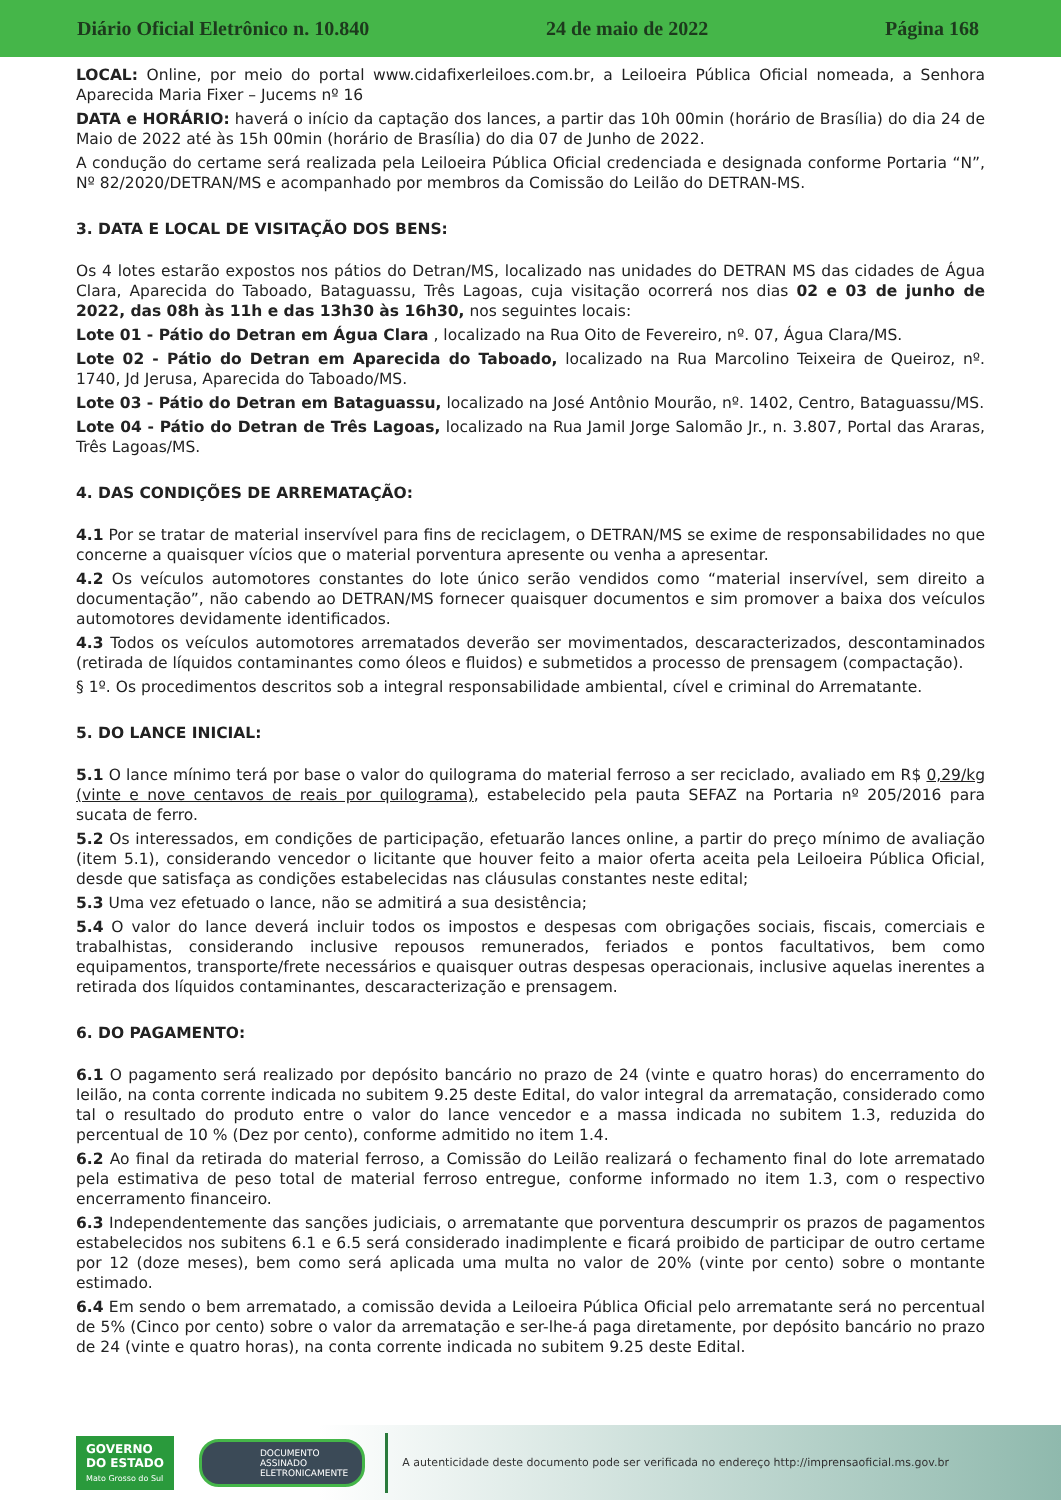Diário Oficial Eletrônico n. 10.840 24 de maio de 2022 Página 168
LOCAL: Online, por meio do portal www.cidafixerleiloes.com.br, a Leiloeira Pública Oficial nomeada, a Senhora Aparecida Maria Fixer – Jucems nº 16
DATA e HORÁRIO: haverá o início da captação dos lances, a partir das 10h 00min (horário de Brasília) do dia 24 de Maio de 2022 até às 15h 00min (horário de Brasília) do dia 07 de Junho de 2022.
A condução do certame será realizada pela Leiloeira Pública Oficial credenciada e designada conforme Portaria “N”, Nº 82/2020/DETRAN/MS e acompanhado por membros da Comissão do Leilão do DETRAN-MS.
3. DATA E LOCAL DE VISITAÇÃO DOS BENS:
Os 4 lotes estarão expostos nos pátios do Detran/MS, localizado nas unidades do DETRAN MS das cidades de Água Clara, Aparecida do Taboado, Bataguassu, Três Lagoas, cuja visitação ocorrerá nos dias 02 e 03 de junho de 2022, das 08h às 11h e das 13h30 às 16h30, nos seguintes locais:
Lote 01 - Pátio do Detran em Água Clara , localizado na Rua Oito de Fevereiro, nº. 07, Água Clara/MS.
Lote 02 - Pátio do Detran em Aparecida do Taboado, localizado na Rua Marcolino Teixeira de Queiroz, nº. 1740, Jd Jerusa, Aparecida do Taboado/MS.
Lote 03 - Pátio do Detran em Bataguassu, localizado na José Antônio Mourão, nº. 1402, Centro, Bataguassu/MS.
Lote 04 - Pátio do Detran de Três Lagoas, localizado na Rua Jamil Jorge Salomão Jr., n. 3.807, Portal das Araras, Três Lagoas/MS.
4. DAS CONDIÇÕES DE ARREMATAÇÃO:
4.1 Por se tratar de material inservível para fins de reciclagem, o DETRAN/MS se exime de responsabilidades no que concerne a quaisquer vícios que o material porventura apresente ou venha a apresentar.
4.2 Os veículos automotores constantes do lote único serão vendidos como “material inservível, sem direito a documentação”, não cabendo ao DETRAN/MS fornecer quaisquer documentos e sim promover a baixa dos veículos automotores devidamente identificados.
4.3 Todos os veículos automotores arrematados deverão ser movimentados, descaracterizados, descontaminados (retirada de líquidos contaminantes como óleos e fluidos) e submetidos a processo de prensagem (compactação).
§ 1º. Os procedimentos descritos sob a integral responsabilidade ambiental, cível e criminal do Arrematante.
5. DO LANCE INICIAL:
5.1 O lance mínimo terá por base o valor do quilograma do material ferroso a ser reciclado, avaliado em R$ 0,29/kg (vinte e nove centavos de reais por quilograma), estabelecido pela pauta SEFAZ na Portaria nº 205/2016 para sucata de ferro.
5.2 Os interessados, em condições de participação, efetuarão lances online, a partir do preço mínimo de avaliação (item 5.1), considerando vencedor o licitante que houver feito a maior oferta aceita pela Leiloeira Pública Oficial, desde que satisfaça as condições estabelecidas nas cláusulas constantes neste edital;
5.3 Uma vez efetuado o lance, não se admitirá a sua desistência;
5.4 O valor do lance deverá incluir todos os impostos e despesas com obrigações sociais, fiscais, comerciais e trabalhistas, considerando inclusive repousos remunerados, feriados e pontos facultativos, bem como equipamentos, transporte/frete necessários e quaisquer outras despesas operacionais, inclusive aquelas inerentes a retirada dos líquidos contaminantes, descaracterização e prensagem.
6. DO PAGAMENTO:
6.1 O pagamento será realizado por depósito bancário no prazo de 24 (vinte e quatro horas) do encerramento do leilão, na conta corrente indicada no subitem 9.25 deste Edital, do valor integral da arrematação, considerado como tal o resultado do produto entre o valor do lance vencedor e a massa indicada no subitem 1.3, reduzida do percentual de 10 % (Dez por cento), conforme admitido no item 1.4.
6.2 Ao final da retirada do material ferroso, a Comissão do Leilão realizará o fechamento final do lote arrematado pela estimativa de peso total de material ferroso entregue, conforme informado no item 1.3, com o respectivo encerramento financeiro.
6.3 Independentemente das sanções judiciais, o arrematante que porventura descumprir os prazos de pagamentos estabelecidos nos subitens 6.1 e 6.5 será considerado inadimplente e ficará proibido de participar de outro certame por 12 (doze meses), bem como será aplicada uma multa no valor de 20% (vinte por cento) sobre o montante estimado.
6.4 Em sendo o bem arrematado, a comissão devida a Leiloeira Pública Oficial pelo arrematante será no percentual de 5% (Cinco por cento) sobre o valor da arrematação e ser-lhe-á paga diretamente, por depósito bancário no prazo de 24 (vinte e quatro horas), na conta corrente indicada no subitem 9.25 deste Edital.
GOVERNO
DO ESTADO
Mato Grosso do Sul
DOCUMENTO
ASSINADO
ELETRONICAMENTE
A autenticidade deste documento pode ser verificada no endereço http://imprensaoficial.ms.gov.br